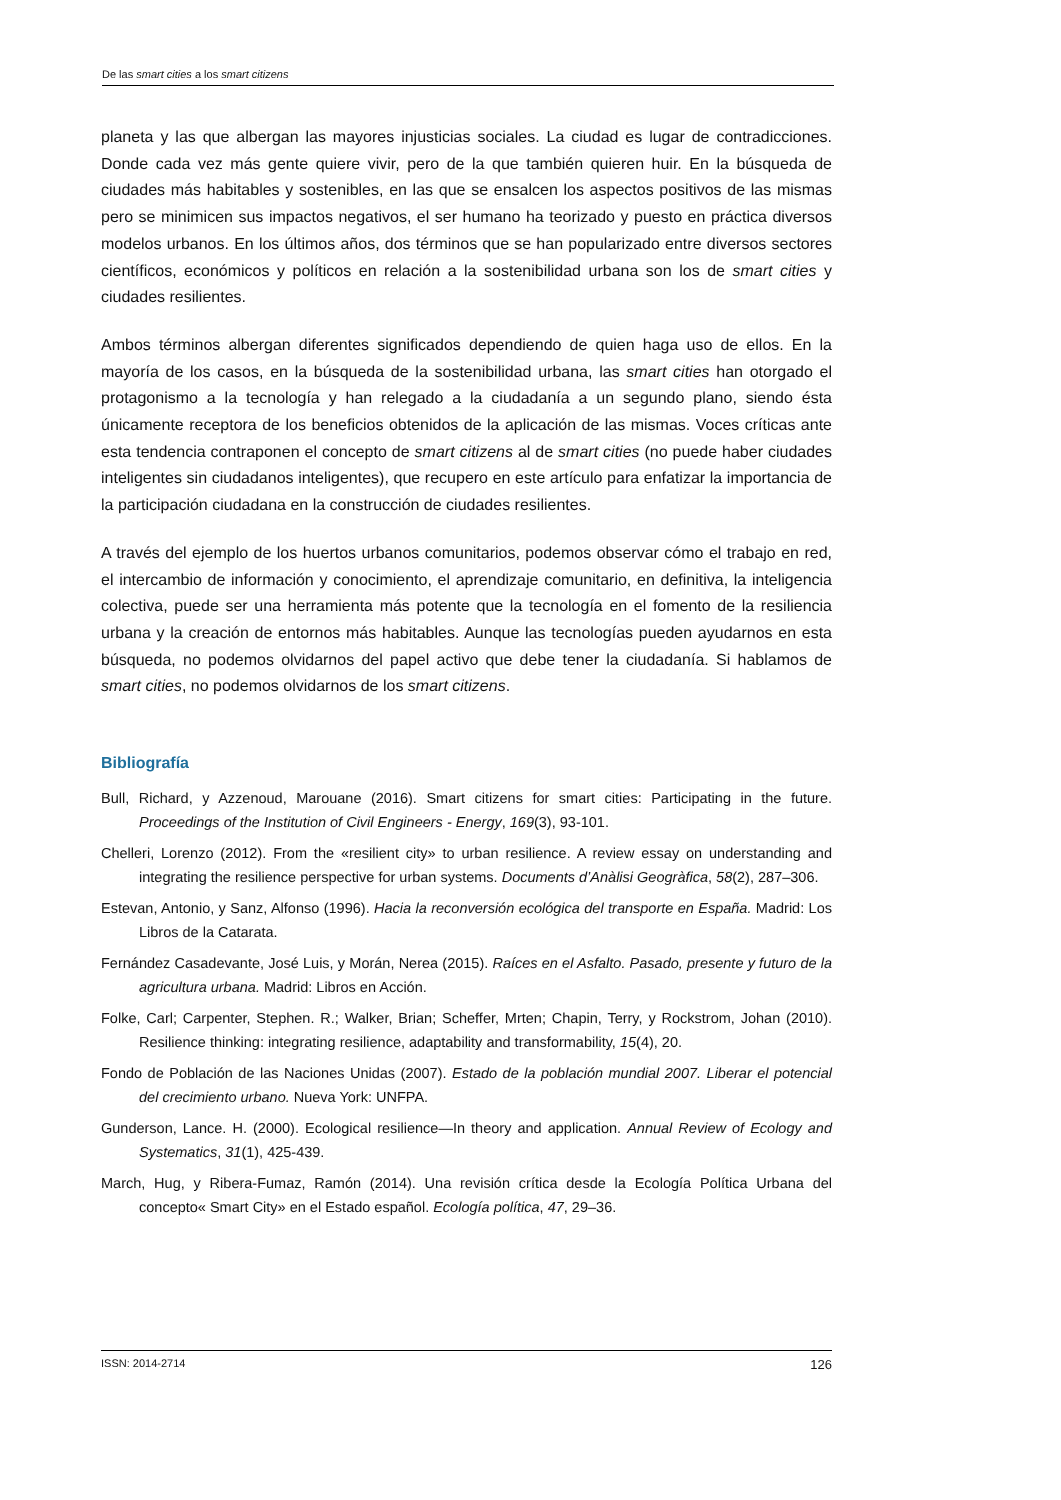De las smart cities a los smart citizens
planeta y las que albergan las mayores injusticias sociales. La ciudad es lugar de contradicciones. Donde cada vez más gente quiere vivir, pero de la que también quieren huir. En la búsqueda de ciudades más habitables y sostenibles, en las que se ensalcen los aspectos positivos de las mismas pero se minimicen sus impactos negativos, el ser humano ha teorizado y puesto en práctica diversos modelos urbanos. En los últimos años, dos términos que se han popularizado entre diversos sectores científicos, económicos y políticos en relación a la sostenibilidad urbana son los de smart cities y ciudades resilientes.
Ambos términos albergan diferentes significados dependiendo de quien haga uso de ellos. En la mayoría de los casos, en la búsqueda de la sostenibilidad urbana, las smart cities han otorgado el protagonismo a la tecnología y han relegado a la ciudadanía a un segundo plano, siendo ésta únicamente receptora de los beneficios obtenidos de la aplicación de las mismas. Voces críticas ante esta tendencia contraponen el concepto de smart citizens al de smart cities (no puede haber ciudades inteligentes sin ciudadanos inteligentes), que recupero en este artículo para enfatizar la importancia de la participación ciudadana en la construcción de ciudades resilientes.
A través del ejemplo de los huertos urbanos comunitarios, podemos observar cómo el trabajo en red, el intercambio de información y conocimiento, el aprendizaje comunitario, en definitiva, la inteligencia colectiva, puede ser una herramienta más potente que la tecnología en el fomento de la resiliencia urbana y la creación de entornos más habitables. Aunque las tecnologías pueden ayudarnos en esta búsqueda, no podemos olvidarnos del papel activo que debe tener la ciudadanía. Si hablamos de smart cities, no podemos olvidarnos de los smart citizens.
Bibliografía
Bull, Richard, y Azzenoud, Marouane (2016). Smart citizens for smart cities: Participating in the future. Proceedings of the Institution of Civil Engineers - Energy, 169(3), 93-101.
Chelleri, Lorenzo (2012). From the «resilient city» to urban resilience. A review essay on understanding and integrating the resilience perspective for urban systems. Documents d’Anàlisi Geogràfica, 58(2), 287–306.
Estevan, Antonio, y Sanz, Alfonso (1996). Hacia la reconversión ecológica del transporte en España. Madrid: Los Libros de la Catarata.
Fernández Casadevante, José Luis, y Morán, Nerea (2015). Raíces en el Asfalto. Pasado, presente y futuro de la agricultura urbana. Madrid: Libros en Acción.
Folke, Carl; Carpenter, Stephen. R.; Walker, Brian; Scheffer, Mrten; Chapin, Terry, y Rockstrom, Johan (2010). Resilience thinking: integrating resilience, adaptability and transformability, 15(4), 20.
Fondo de Población de las Naciones Unidas (2007). Estado de la población mundial 2007. Liberar el potencial del crecimiento urbano. Nueva York: UNFPA.
Gunderson, Lance. H. (2000). Ecological resilience—In theory and application. Annual Review of Ecology and Systematics, 31(1), 425-439.
March, Hug, y Ribera-Fumaz, Ramón (2014). Una revisión crítica desde la Ecología Política Urbana del concepto« Smart City» en el Estado español. Ecología política, 47, 29–36.
ISSN: 2014-2714 126